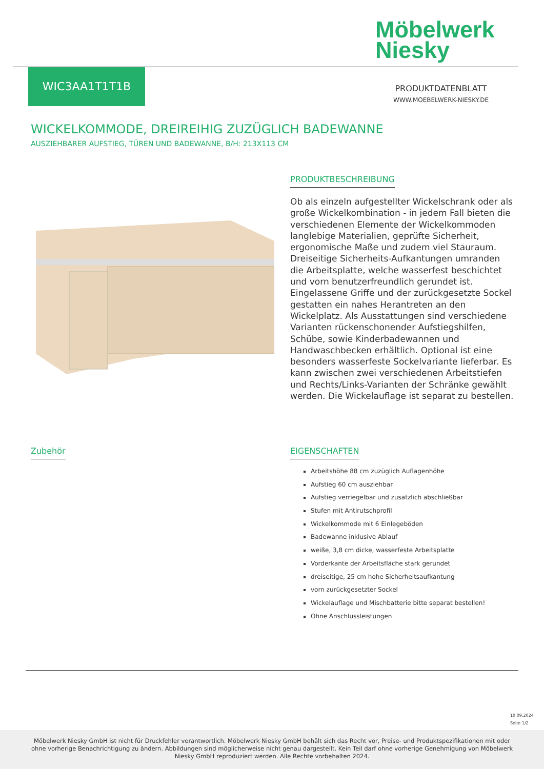Möbelwerk
Niesky
WIC3AA1T1T1B
PRODUKTDATENBLATT
WWW.MOEBELWERK-NIESKY.DE
WICKELKOMMODE, DREIREIHIG ZUZÜGLICH BADEWANNE
AUSZIEHBARER AUFSTIEG, TÜREN UND BADEWANNE, B/H: 213X113 CM
PRODUKTBESCHREIBUNG
Ob als einzeln aufgestellter Wickelschrank oder als große Wickelkombination - in jedem Fall bieten die verschiedenen Elemente der Wickelkommoden langlebige Materialien, geprüfte Sicherheit, ergonomische Maße und zudem viel Stauraum. Dreiseitige Sicherheits-Aufkantungen umranden die Arbeitsplatte, welche wasserfest beschichtet und vorn benutzerfreundlich gerundet ist. Eingelassene Griffe und der zurückgesetzte Sockel gestatten ein nahes Herantreten an den Wickelplatz. Als Ausstattungen sind verschiedene Varianten rückenschonender Aufstiegshilfen, Schübe, sowie Kinderbadewannen und Handwaschbecken erhältlich. Optional ist eine besonders wasserfeste Sockelvariante lieferbar. Es kann zwischen zwei verschiedenen Arbeitstiefen und Rechts/Links-Varianten der Schränke gewählt werden. Die Wickelauflage ist separat zu bestellen.
Zubehör
EIGENSCHAFTEN
Arbeitshöhe 88 cm zuzüglich Auflagenhöhe
Aufstieg 60 cm ausziehbar
Aufstieg verriegelbar und zusätzlich abschließbar
Stufen mit Antirutschprofil
Wickelkommode mit 6 Einlegeböden
Badewanne inklusive Ablauf
weiße, 3,8 cm dicke, wasserfeste Arbeitsplatte
Vorderkante der Arbeitsfläche stark gerundet
dreiseitige, 25 cm hohe Sicherheitsaufkantung
vorn zurückgesetzter Sockel
Wickelauflage und Mischbatterie bitte separat bestellen!
Ohne Anschlussleistungen
10.09.2024
Seite 1/2
Möbelwerk Niesky GmbH ist nicht für Druckfehler verantwortlich. Möbelwerk Niesky GmbH behält sich das Recht vor, Preise- und Produktspezifikationen mit oder ohne vorherige Benachrichtigung zu ändern. Abbildungen sind möglicherweise nicht genau dargestellt. Kein Teil darf ohne vorherige Genehmigung von Möbelwerk Niesky GmbH reproduziert werden. Alle Rechte vorbehalten 2024.